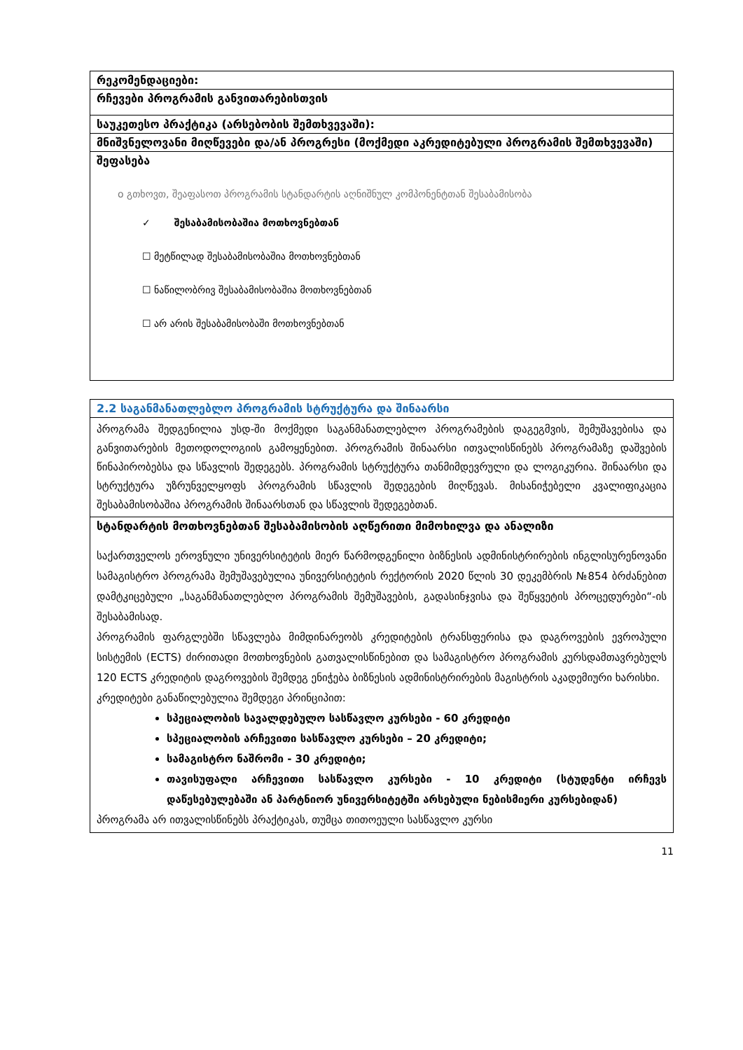| რეკომენდაციები: |
| რჩევები პროგრამის განვითარებისთვის |
| საუკეთესო პრაქტიკა (არსებობის შემთხვევაში): |
| მნიშვნელოვანი მიღწევები და/ან პროგრესი (მოქმედი აკრედიტებული პროგრამის შემთხვევაში) |
| შეფასება o გთხოვთ, შეაფასოთ პროგრამის სტანდარტის აღნიშნულ კომპონენტთან შესაბამისობა ✓ შესაბამისობაშია მოთხოვნებთან ☐ მეტწილად შესაბამისობაშია მოთხოვნებთან ☐ ნაწილობრივ შესაბამისობაშია მოთხოვნებთან ☐ არ არის შესაბამისობაში მოთხოვნებთან |
| 2.2 საგანმანათლებლო პროგრამის სტრუქტურა და შინაარსი |
| პროგრამა შედგენილია უსდ-ში მოქმედი საგანმანათლებლო პროგრამების დაგეგმვის, შემუშავებისა და განვითარების მეთოდოლოგიის გამოყენებით. პროგრამის შინაარსი ითვალისწინებს პროგრამაზე დაშვების წინაპირობებსა და სწავლის შედეგებს. პროგრამის სტრუქტურა თანმიმდევრული და ლოგიკურია. შინაარსი და სტრუქტურა უზრუნველყოფს პროგრამის სწავლის შედეგების მიღწევას. მისანიჭებელი კვალიფიკაცია შესაბამისობაშია პროგრამის შინაარსთან და სწავლის შედეგებთან. |
| სტანდარტის მოთხოვნებთან შესაბამისობის აღწერითი მიმოხილვა და ანალიზი საქართველოს ეროვნული უნივერსიტეტის მიერ წარმოდგენილი ბიზნესის ადმინისტრირების ინგლისურენოვანი სამაგისტრო პროგრამა შემუშავებულია უნივერსიტეტის რექტორის 2020 წლის 30 დეკემბრის №854 ბრძანებით დამტკიცებული „საგანმანათლებლო პროგრამის შემუშავების, გადასინჯვისა და შეწყვეტის პროცედურები“-ის შესაბამისად. პროგრამის ფარგლებში სწავლება მიმდინარეობს კრედიტების ტრანსფერისა და დაგროვების ევროპული სისტემის (ECTS) ძირითადი მოთხოვნების გათვალისწინებით და სამაგისტრო პროგრამის კურსდამთავრებულს 120 ECTS კრედიტის დაგროვების შემდეგ ენიჭება ბიზნესის ადმინისტრირების მაგისტრის აკადემიური ხარისხი. კრედიტები განაწილებულია შემდეგი პრინციპით: სპეციალობის სავალდებულო სასწავლო კურსები - 60 კრედიტი სპეციალობის არჩევითი სასწავლო კურსები – 20 კრედიტი; სამაგისტრო ნაშრომი - 30 კრედიტი; თავისუფალი არჩევითი სასწავლო კურსები - 10 კრედიტი (სტუდენტი ირჩევს დაწესებულებაში ან პარტნიორ უნივერსიტეტში არსებული ნებისმიერი კურსებიდან) პროგრამა არ ითვალისწინებს პრაქტიკას, თუმცა თითოეული სასწავლო კურსი |
11